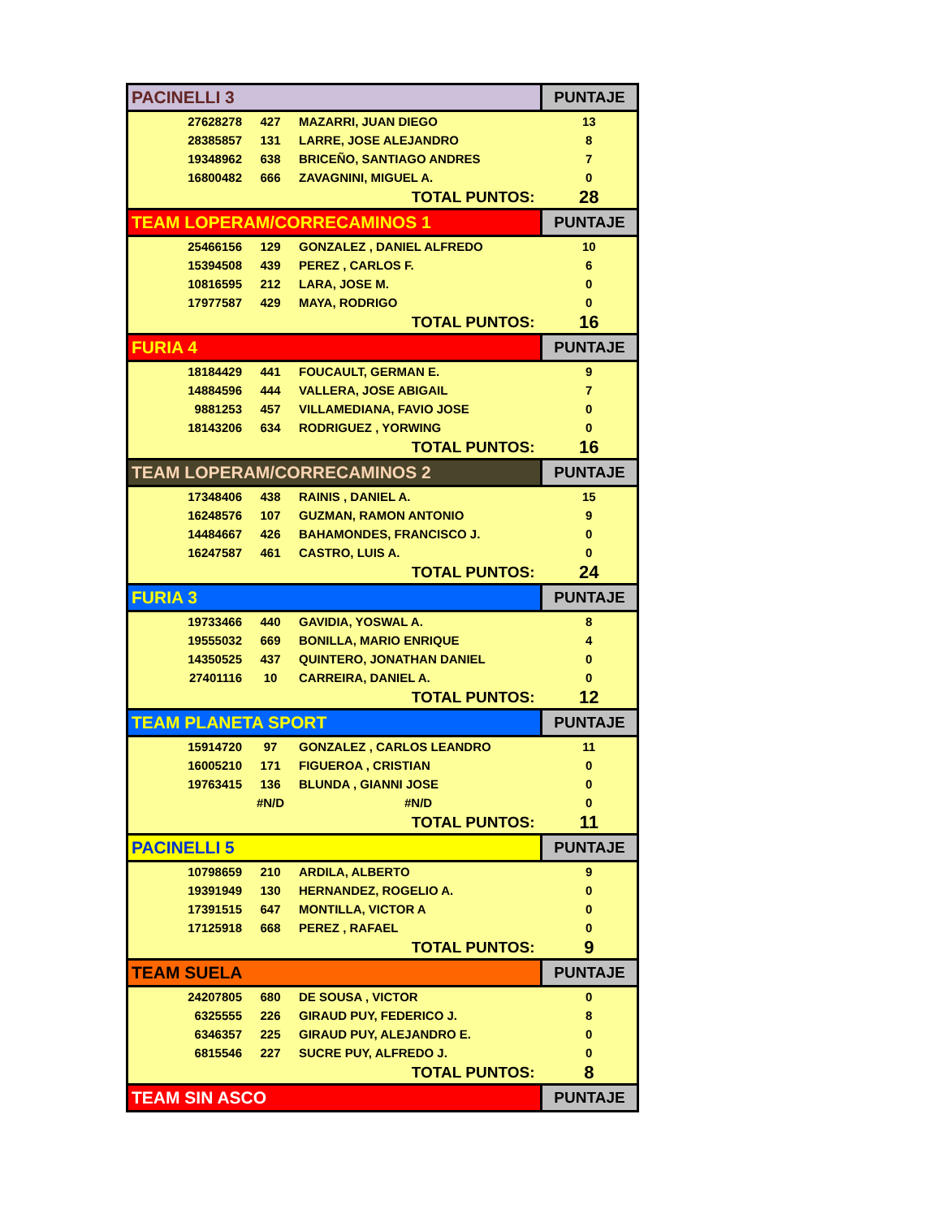| PACINELLI 3 | | | PUNTAJE |
| --- | --- | --- | --- |
| 27628278 | 427 | MAZARRI, JUAN DIEGO | 13 |
| 28385857 | 131 | LARRE, JOSE ALEJANDRO | 8 |
| 19348962 | 638 | BRICEÑO, SANTIAGO ANDRES | 7 |
| 16800482 | 666 | ZAVAGNINI, MIGUEL A. | 0 |
| TOTAL PUNTOS: | | | 28 |
| TEAM LOPERAM/CORRECAMINOS 1 | | | PUNTAJE |
| 25466156 | 129 | GONZALEZ , DANIEL ALFREDO | 10 |
| 15394508 | 439 | PEREZ , CARLOS F. | 6 |
| 10816595 | 212 | LARA, JOSE M. | 0 |
| 17977587 | 429 | MAYA, RODRIGO | 0 |
| TOTAL PUNTOS: | | | 16 |
| FURIA 4 | | | PUNTAJE |
| 18184429 | 441 | FOUCAULT, GERMAN E. | 9 |
| 14884596 | 444 | VALLERA, JOSE ABIGAIL | 7 |
| 9881253 | 457 | VILLAMEDIANA, FAVIO JOSE | 0 |
| 18143206 | 634 | RODRIGUEZ , YORWING | 0 |
| TOTAL PUNTOS: | | | 16 |
| TEAM LOPERAM/CORRECAMINOS 2 | | | PUNTAJE |
| 17348406 | 438 | RAINIS , DANIEL A. | 15 |
| 16248576 | 107 | GUZMAN, RAMON ANTONIO | 9 |
| 14484667 | 426 | BAHAMONDES, FRANCISCO J. | 0 |
| 16247587 | 461 | CASTRO, LUIS A. | 0 |
| TOTAL PUNTOS: | | | 24 |
| FURIA 3 | | | PUNTAJE |
| 19733466 | 440 | GAVIDIA, YOSWAL A. | 8 |
| 19555032 | 669 | BONILLA, MARIO ENRIQUE | 4 |
| 14350525 | 437 | QUINTERO, JONATHAN DANIEL | 0 |
| 27401116 | 10 | CARREIRA, DANIEL A. | 0 |
| TOTAL PUNTOS: | | | 12 |
| TEAM PLANETA SPORT | | | PUNTAJE |
| 15914720 | 97 | GONZALEZ , CARLOS LEANDRO | 11 |
| 16005210 | 171 | FIGUEROA , CRISTIAN | 0 |
| 19763415 | 136 | BLUNDA , GIANNI JOSE | 0 |
| | #N/D | #N/D | 0 |
| TOTAL PUNTOS: | | | 11 |
| PACINELLI 5 | | | PUNTAJE |
| 10798659 | 210 | ARDILA, ALBERTO | 9 |
| 19391949 | 130 | HERNANDEZ, ROGELIO A. | 0 |
| 17391515 | 647 | MONTILLA, VICTOR A | 0 |
| 17125918 | 668 | PEREZ , RAFAEL | 0 |
| TOTAL PUNTOS: | | | 9 |
| TEAM SUELA | | | PUNTAJE |
| 24207805 | 680 | DE SOUSA , VICTOR | 0 |
| 6325555 | 226 | GIRAUD PUY, FEDERICO J. | 8 |
| 6346357 | 225 | GIRAUD PUY, ALEJANDRO E. | 0 |
| 6815546 | 227 | SUCRE PUY, ALFREDO J. | 0 |
| TOTAL PUNTOS: | | | 8 |
| TEAM SIN ASCO | | | PUNTAJE |